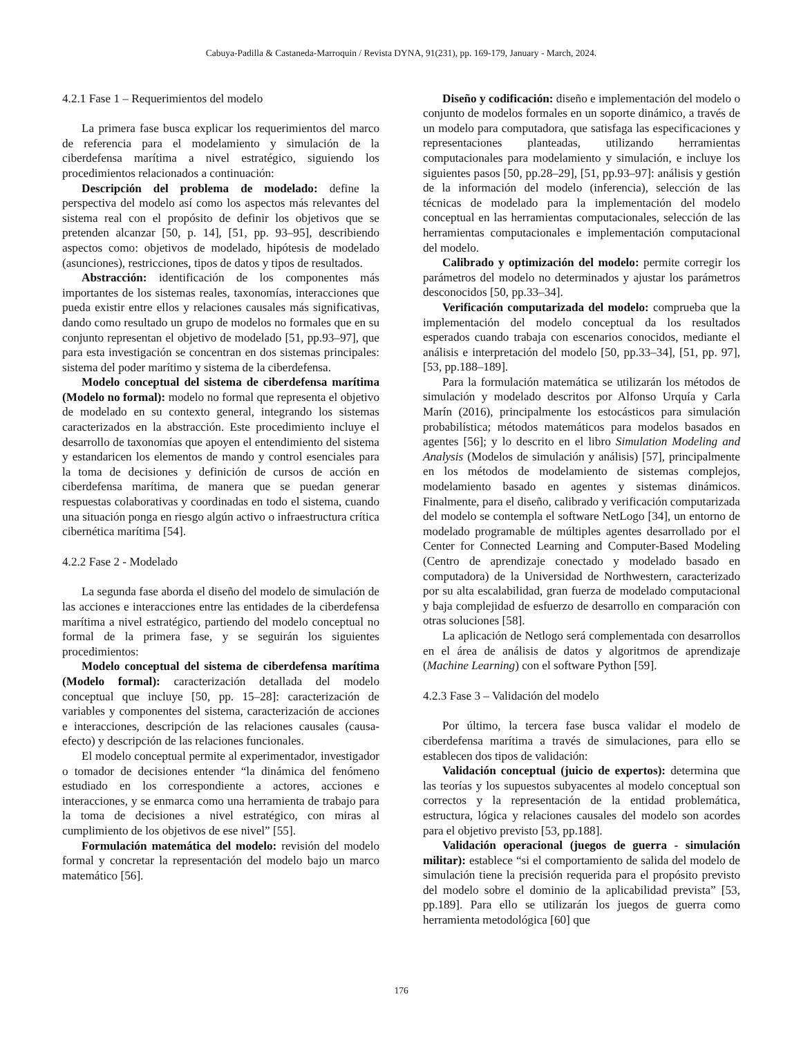Cabuya-Padilla & Castaneda-Marroquin / Revista DYNA, 91(231), pp. 169-179, January - March, 2024.
4.2.1 Fase 1 – Requerimientos del modelo
La primera fase busca explicar los requerimientos del marco de referencia para el modelamiento y simulación de la ciberdefensa marítima a nivel estratégico, siguiendo los procedimientos relacionados a continuación:
Descripción del problema de modelado: define la perspectiva del modelo así como los aspectos más relevantes del sistema real con el propósito de definir los objetivos que se pretenden alcanzar [50, p. 14], [51, pp. 93–95], describiendo aspectos como: objetivos de modelado, hipótesis de modelado (asunciones), restricciones, tipos de datos y tipos de resultados.
Abstracción: identificación de los componentes más importantes de los sistemas reales, taxonomías, interacciones que pueda existir entre ellos y relaciones causales más significativas, dando como resultado un grupo de modelos no formales que en su conjunto representan el objetivo de modelado [51, pp.93–97], que para esta investigación se concentran en dos sistemas principales: sistema del poder marítimo y sistema de la ciberdefensa.
Modelo conceptual del sistema de ciberdefensa marítima (Modelo no formal): modelo no formal que representa el objetivo de modelado en su contexto general, integrando los sistemas caracterizados en la abstracción. Este procedimiento incluye el desarrollo de taxonomías que apoyen el entendimiento del sistema y estandaricen los elementos de mando y control esenciales para la toma de decisiones y definición de cursos de acción en ciberdefensa marítima, de manera que se puedan generar respuestas colaborativas y coordinadas en todo el sistema, cuando una situación ponga en riesgo algún activo o infraestructura crítica cibernética marítima [54].
4.2.2 Fase 2 - Modelado
La segunda fase aborda el diseño del modelo de simulación de las acciones e interacciones entre las entidades de la ciberdefensa marítima a nivel estratégico, partiendo del modelo conceptual no formal de la primera fase, y se seguirán los siguientes procedimientos:
Modelo conceptual del sistema de ciberdefensa marítima (Modelo formal): caracterización detallada del modelo conceptual que incluye [50, pp. 15–28]: caracterización de variables y componentes del sistema, caracterización de acciones e interacciones, descripción de las relaciones causales (causa-efecto) y descripción de las relaciones funcionales.
El modelo conceptual permite al experimentador, investigador o tomador de decisiones entender “la dinámica del fenómeno estudiado en los correspondiente a actores, acciones e interacciones, y se enmarca como una herramienta de trabajo para la toma de decisiones a nivel estratégico, con miras al cumplimiento de los objetivos de ese nivel” [55].
Formulación matemática del modelo: revisión del modelo formal y concretar la representación del modelo bajo un marco matemático [56].
Diseño y codificación: diseño e implementación del modelo o conjunto de modelos formales en un soporte dinámico, a través de un modelo para computadora, que satisfaga las especificaciones y representaciones planteadas, utilizando herramientas computacionales para modelamiento y simulación, e incluye los siguientes pasos [50, pp.28–29], [51, pp.93–97]: análisis y gestión de la información del modelo (inferencia), selección de las técnicas de modelado para la implementación del modelo conceptual en las herramientas computacionales, selección de las herramientas computacionales e implementación computacional del modelo.
Calibrado y optimización del modelo: permite corregir los parámetros del modelo no determinados y ajustar los parámetros desconocidos [50, pp.33–34].
Verificación computarizada del modelo: comprueba que la implementación del modelo conceptual da los resultados esperados cuando trabaja con escenarios conocidos, mediante el análisis e interpretación del modelo [50, pp.33–34], [51, pp. 97], [53, pp.188–189].
Para la formulación matemática se utilizarán los métodos de simulación y modelado descritos por Alfonso Urquía y Carla Marín (2016), principalmente los estocásticos para simulación probabilística; métodos matemáticos para modelos basados en agentes [56]; y lo descrito en el libro Simulation Modeling and Analysis (Modelos de simulación y análisis) [57], principalmente en los métodos de modelamiento de sistemas complejos, modelamiento basado en agentes y sistemas dinámicos. Finalmente, para el diseño, calibrado y verificación computarizada del modelo se contempla el software NetLogo [34], un entorno de modelado programable de múltiples agentes desarrollado por el Center for Connected Learning and Computer-Based Modeling (Centro de aprendizaje conectado y modelado basado en computadora) de la Universidad de Northwestern, caracterizado por su alta escalabilidad, gran fuerza de modelado computacional y baja complejidad de esfuerzo de desarrollo en comparación con otras soluciones [58].
La aplicación de Netlogo será complementada con desarrollos en el área de análisis de datos y algoritmos de aprendizaje (Machine Learning) con el software Python [59].
4.2.3 Fase 3 – Validación del modelo
Por último, la tercera fase busca validar el modelo de ciberdefensa marítima a través de simulaciones, para ello se establecen dos tipos de validación:
Validación conceptual (juicio de expertos): determina que las teorías y los supuestos subyacentes al modelo conceptual son correctos y la representación de la entidad problemática, estructura, lógica y relaciones causales del modelo son acordes para el objetivo previsto [53, pp.188].
Validación operacional (juegos de guerra - simulación militar): establece “si el comportamiento de salida del modelo de simulación tiene la precisión requerida para el propósito previsto del modelo sobre el dominio de la aplicabilidad prevista” [53, pp.189]. Para ello se utilizarán los juegos de guerra como herramienta metodológica [60] que
176